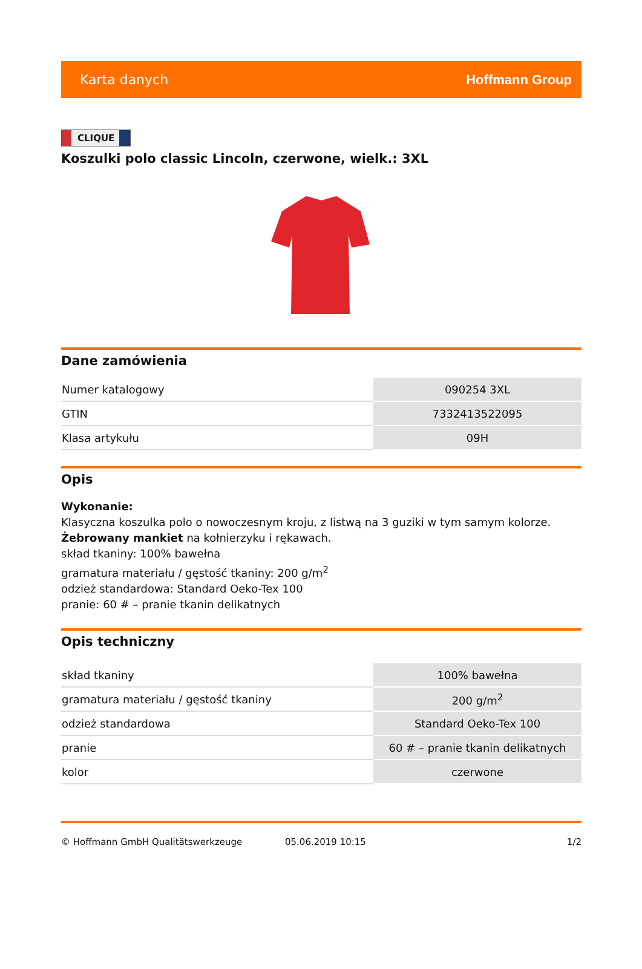Karta danych Hoffmann Group
CLIQUE
Koszulki polo classic Lincoln, czerwone, wielk.: 3XL
Dane zamówienia
| Numer katalogowy | 090254 3XL |
| GTIN | 7332413522095 |
| Klasa artykułu | 09H |
Opis
Wykonanie:
Klasyczna koszulka polo o nowoczesnym kroju, z listwą na 3 guziki w tym samym kolorze.
Żebrowany mankiet na kołnierzyku i rękawach.
skład tkaniny: 100% bawełna
gramatura materiału / gęstość tkaniny: 200 g/m<sup>2</sup>
odzież standardowa: Standard Oeko-Tex 100
pranie: 60 # – pranie tkanin delikatnych
Opis techniczny
| skład tkaniny | 100% bawełna |
| gramatura materiału / gęstość tkaniny | 200 g/m<sup>2</sup> |
| odzież standardowa | Standard Oeko-Tex 100 |
| pranie | 60 # – pranie tkanin delikatnych |
| kolor | czerwone |
© Hoffmann GmbH Qualitätswerkzeuge 05.06.2019 10:15 1/2